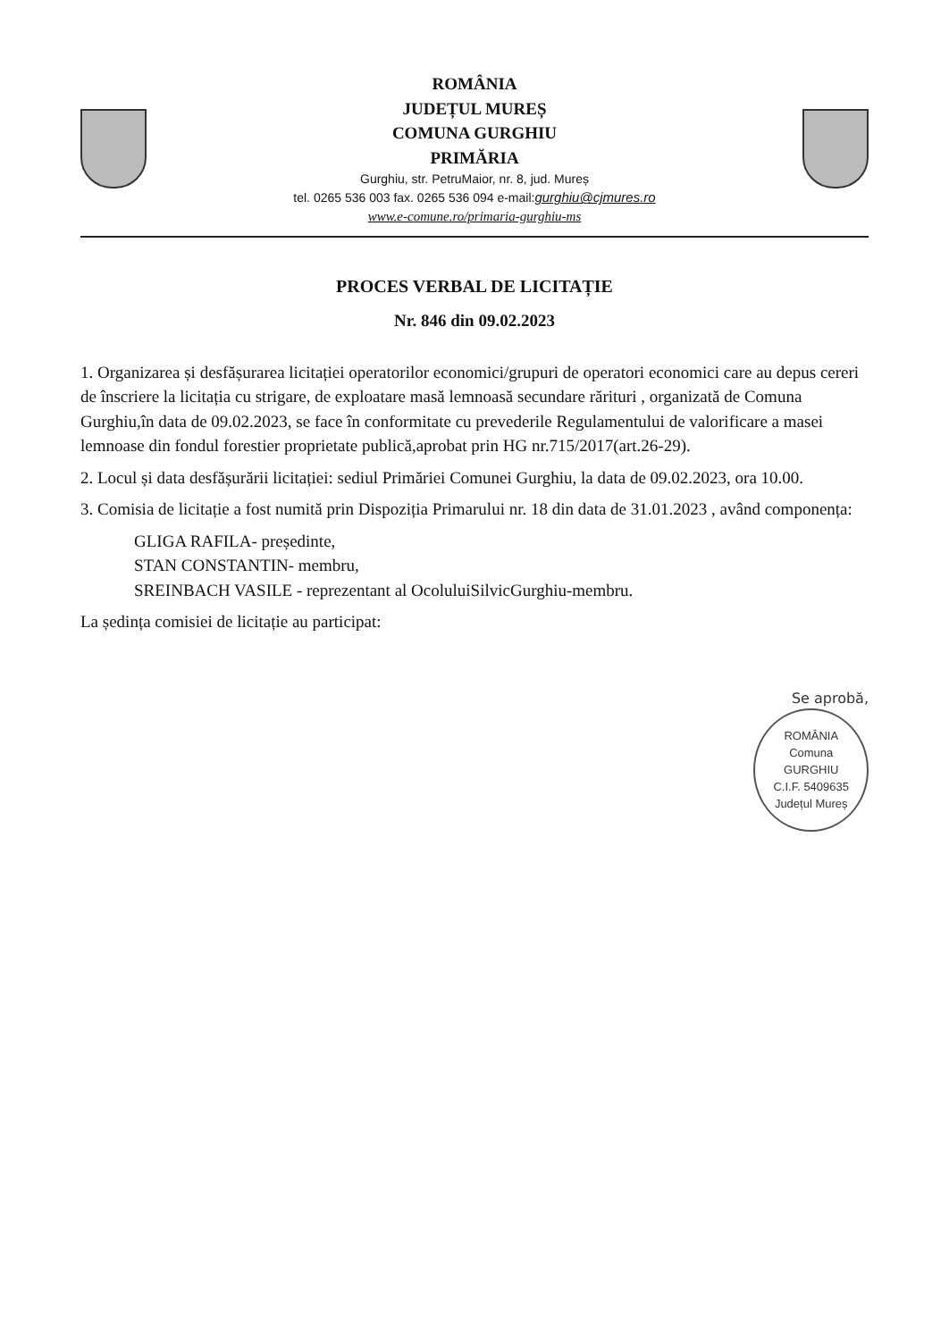ROMÂNIA
JUDEȚUL MUREȘ
COMUNA GURGHIU
PRIMĂRIA
Gurghiu, str. PetruMaior, nr. 8, jud. Mureș
tel. 0265 536 003 fax. 0265 536 094 e-mail:gurghiu@cjmures.ro
www.e-comune.ro/primaria-gurghiu-ms
PROCES VERBAL DE LICITAȚIE
Nr. 846 din 09.02.2023
1. Organizarea și desfășurarea licitației operatorilor economici/grupuri de operatori economici care au depus cereri de înscriere la licitația cu strigare, de exploatare masă lemnoasă secundare rărituri , organizată de Comuna Gurghiu,în data de 09.02.2023, se face în conformitate cu prevederile Regulamentului de valorificare a masei lemnoase din fondul forestier proprietate publică,aprobat prin HG nr.715/2017(art.26-29).
2. Locul și data desfășurării licitației: sediul Primăriei Comunei Gurghiu, la data de 09.02.2023, ora 10.00.
3. Comisia de licitație a fost numită prin Dispoziția Primarului nr. 18 din data de 31.01.2023 , având componența:
GLIGA RAFILA- președinte,
STAN CONSTANTIN- membru,
SREINBACH VASILE - reprezentant al OcoluluiSilvicGurghiu-membru.
La ședința comisiei de licitație au participat:
Se aprobă,
ROMÂNIA
Comuna
GURGHIU
C.I.F. 5409635
Județul Mureș